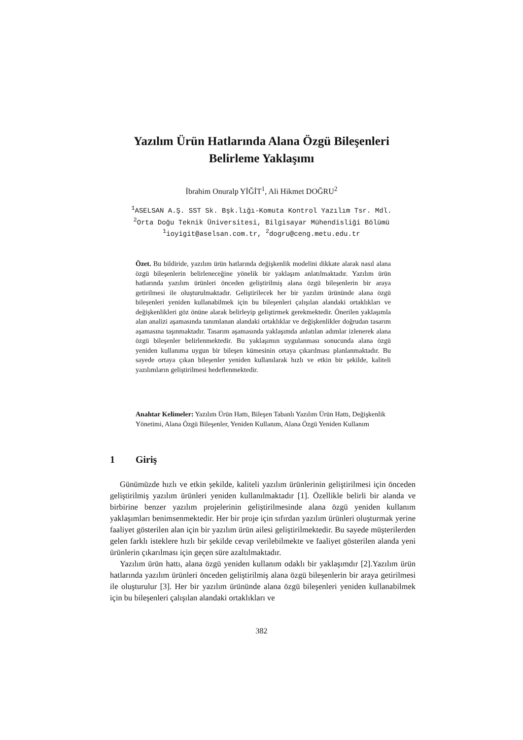Yazılım Ürün Hatlarında Alana Özgü Bileşenleri
Belirleme Yaklaşımı
İbrahim Onuralp YİĞİT<sup>1</sup>, Ali Hikmet DOĞRU<sup>2</sup>
<sup>1</sup> ASELSAN A.Ş. SST Sk. Bşk.lığı-Komuta Kontrol Yazılım Tsr. Mdl.
<sup>2</sup> Orta Doğu Teknik Üniversitesi, Bilgisayar Mühendisliği Bölümü
<sup>1</sup> ioyigit@aselsan.com.tr, <sup>2</sup>dogru@ceng.metu.edu.tr
Özet. Bu bildiride, yazılım ürün hatlarında değişkenlik modelini dikkate alarak nasıl alana özgü bileşenlerin belirleneceğine yönelik bir yaklaşım anlatılmaktadır. Yazılım ürün hatlarında yazılım ürünleri önceden geliştirilmiş alana özgü bileşenlerin bir araya getirilmesi ile oluşturulmaktadır. Geliştirilecek her bir yazılım ürününde alana özgü bileşenleri yeniden kullanabilmek için bu bileşenleri çalışılan alandaki ortaklıkları ve değişkenlikleri göz önüne alarak belirleyip geliştirmek gerekmektedir. Önerilen yaklaşımla alan analizi aşamasında tanımlanan alandaki ortaklıklar ve değişkenlikler doğrudan tasarım aşamasına taşınmaktadır. Tasarım aşamasında yaklaşımda anlatılan adımlar izlenerek alana özgü bileşenler belirlenmektedir. Bu yaklaşımın uygulanması sonucunda alana özgü yeniden kullanıma uygun bir bileşen kümesinin ortaya çıkarılması planlanmaktadır. Bu sayede ortaya çıkan bileşenler yeniden kullanılarak hızlı ve etkin bir şekilde, kaliteli yazılımların geliştirilmesi hedeflenmektedir.
Anahtar Kelimeler: Yazılım Ürün Hattı, Bileşen Tabanlı Yazılım Ürün Hattı, Değişkenlik Yönetimi, Alana Özgü Bileşenler, Yeniden Kullanım, Alana Özgü Yeniden Kullanım
1 Giriş
Günümüzde hızlı ve etkin şekilde, kaliteli yazılım ürünlerinin geliştirilmesi için önceden geliştirilmiş yazılım ürünleri yeniden kullanılmaktadır [1]. Özellikle belirli bir alanda ve birbirine benzer yazılım projelerinin geliştirilmesinde alana özgü yeniden kullanım yaklaşımları benimsenmektedir. Her bir proje için sıfırdan yazılım ürünleri oluşturmak yerine faaliyet gösterilen alan için bir yazılım ürün ailesi geliştirilmektedir. Bu sayede müşterilerden gelen farklı isteklere hızlı bir şekilde cevap verilebilmekte ve faaliyet gösterilen alanda yeni ürünlerin çıkarılması için geçen süre azaltılmaktadır.
Yazılım ürün hattı, alana özgü yeniden kullanım odaklı bir yaklaşımdır [2].Yazılım ürün hatlarında yazılım ürünleri önceden geliştirilmiş alana özgü bileşenlerin bir araya getirilmesi ile oluşturulur [3]. Her bir yazılım ürününde alana özgü bileşenleri yeniden kullanabilmek için bu bileşenleri çalışılan alandaki ortaklıkları ve
382